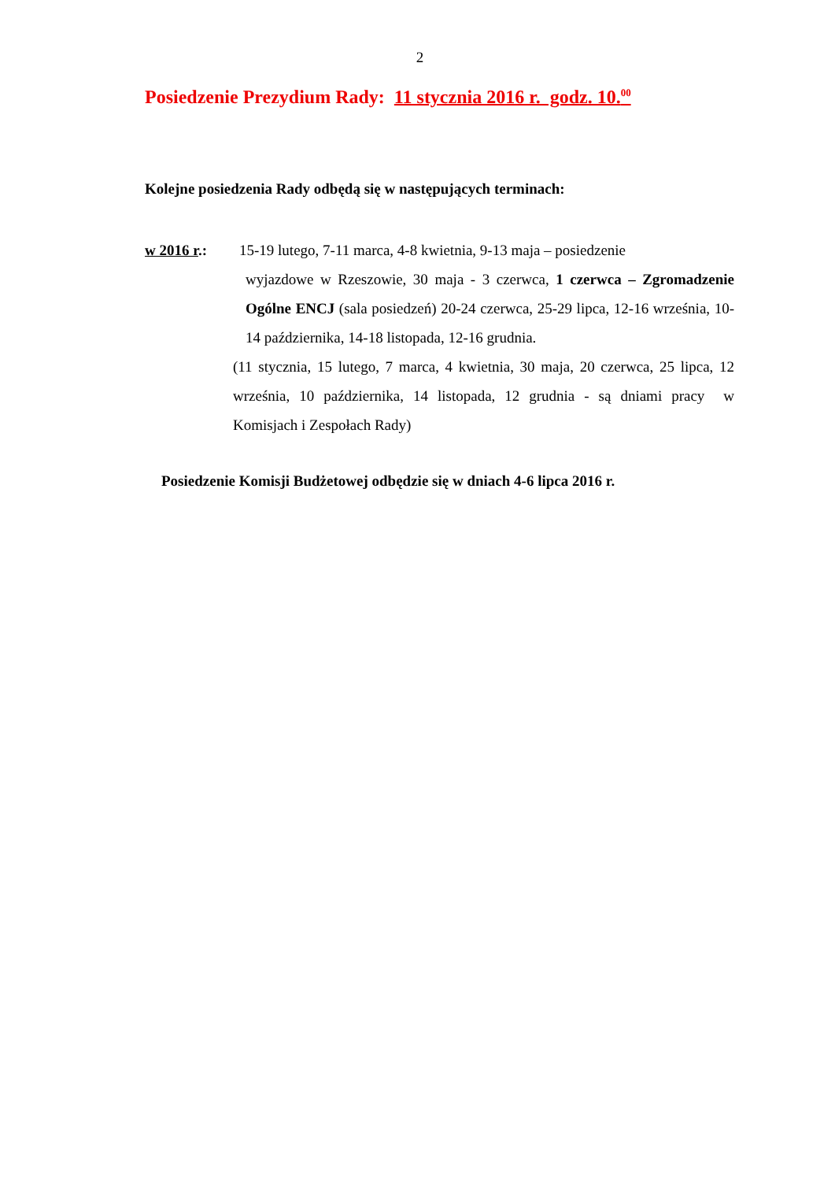2
Posiedzenie Prezydium Rady: 11 stycznia 2016 r. godz. 10.<sup>00</sup>
Kolejne posiedzenia Rady odbędą się w następujących terminach:
w 2016 r.: 15-19 lutego, 7-11 marca, 4-8 kwietnia, 9-13 maja – posiedzenie
wyjazdowe w Rzeszowie, 30 maja - 3 czerwca, 1 czerwca – Zgromadzenie Ogólne ENCJ (sala posiedzeń) 20-24 czerwca, 25-29 lipca, 12-16 września, 10-14 października, 14-18 listopada, 12-16 grudnia.
(11 stycznia, 15 lutego, 7 marca, 4 kwietnia, 30 maja, 20 czerwca, 25 lipca, 12 września, 10 października, 14 listopada, 12 grudnia - są dniami pracy w Komisjach i Zespołach Rady)
Posiedzenie Komisji Budżetowej odbędzie się w dniach 4-6 lipca 2016 r.